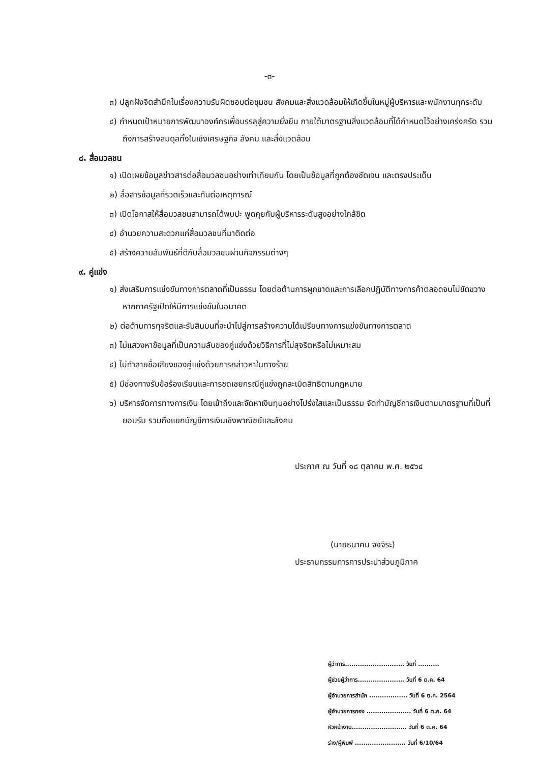-๓-
๓) ปลูกฝังจิตสำนึกในเรื่องความรับผิดชอบต่อชุมชน สังคมและสิ่งแวดล้อมให้เกิดขึ้นในหมู่ผู้บริหารและพนักงานทุกระดับ
๔) กำหนดเป้าหมายการพัฒนาองค์กรเพื่อบรรลุสู่ความยั่งยืน ภายใต้มาตรฐานสิ่งแวดล้อมที่ได้กำหนดไว้อย่างเคร่งครัด รวมถึงการสร้างสมดุลทั้งในเชิงเศรษฐกิจ สังคม และสิ่งแวดล้อม
๘. สื่อมวลชน
๑) เปิดเผยข้อมูลข่าวสารต่อสื่อมวลชนอย่างเท่าเทียมกัน โดยเป็นข้อมูลที่ถูกต้องชัดเจน และตรงประเด็น
๒) สื่อสารข้อมูลที่รวดเร็วและทันต่อเหตุการณ์
๓) เปิดโอกาสให้สื่อมวลชนสามารถได้พบปะ พูดคุยกับผู้บริหารระดับสูงอย่างใกล้ชิด
๔) อำนวยความสะดวกแก่สื่อมวลชนที่มาติดต่อ
๕) สร้างความสัมพันธ์ที่ดีกับสื่อมวลชนผ่านกิจกรรมต่างๆ
๙. คู่แข่ง
๑) ส่งเสริมการแข่งขันทางการตลาดที่เป็นธรรม โดยต่อต้านการผูกขาดและการเลือกปฏิบัติทางการค้าตลอดจนไม่ขัดขวาง หากภาครัฐเปิดให้มีการแข่งขันในอนาคต
๒) ต่อต้านการทุจริตและรับสินบนที่จะนำไปสู่การสร้างความได้เปรียบทางการแข่งขันทางการตลาด
๓) ไม่แสวงหาข้อมูลที่เป็นความลับของคู่แข่งด้วยวิธีการที่ไม่สุจริตหรือไม่เหมาะสม
๔) ไม่ทำลายชื่อเสียงของคู่แข่งด้วยการกล่าวหาในทางร้าย
๕) มีช่องทางรับข้อร้องเรียนและการชดเชยกรณีคู่แข่งถูกละเมิดสิทธิตามกฎหมาย
๖) บริหารจัดการทางการเงิน โดยเข้าถึงและจัดหาเงินทุนอย่างโปร่งใสและเป็นธรรม จัดทำบัญชีการเงินตามมาตรฐานที่เป็นที่ยอมรับ รวมถึงแยกบัญชีการเงินเชิงพาณิชย์และสังคม
ประกาศ ณ วันที่ ๑๘ ตุลาคม พ.ศ. ๒๕๖๔
(นายธนาคม จงจิระ)
ประธานกรรมการการประปาส่วนภูมิภาค
ผู้ว่าการ............................ วันที่ ..........
ผู้ช่วยผู้ว่าการ...................... วันที่ 6 ต.ค. 64
ผู้อำนวยการสำนัก .................. วันที่ 6 ต.ค. 2564
ผู้อำนวยการกอง ..................... วันที่ 6 ต.ค. 64
หัวหน้างาน.......................... วันที่ 6 ต.ค. 64
ร่าง/ผู้พิมพ์ ........................ วันที่ 6/10/64